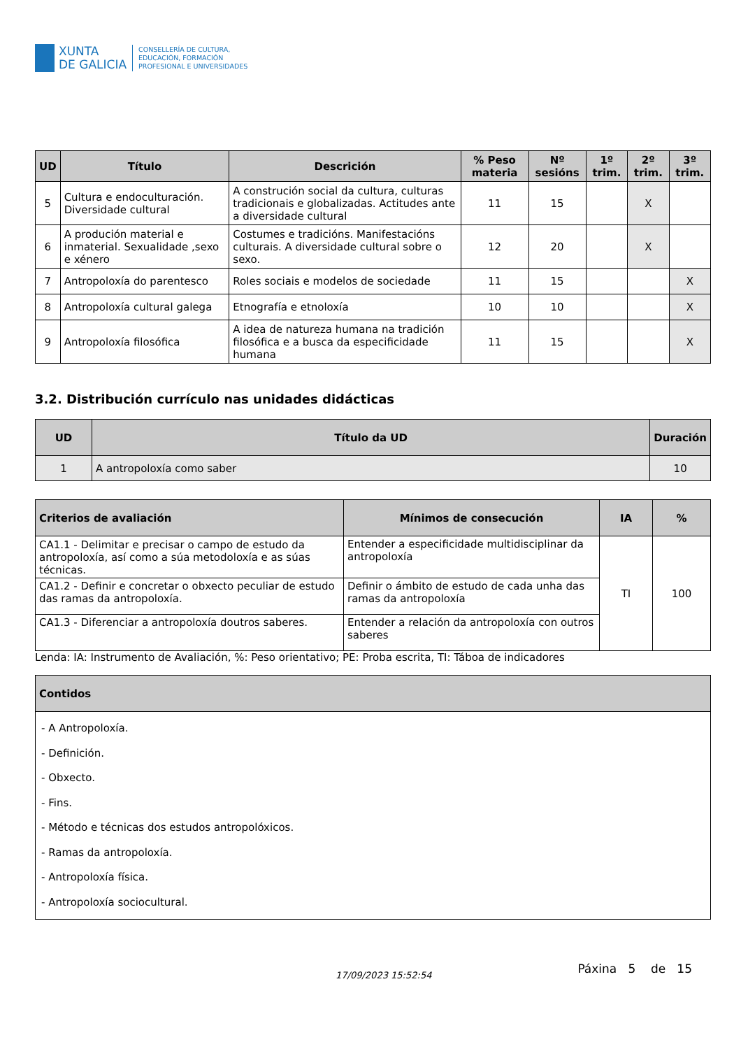XUNTA
DE GALICIA
CONSELLERÍA DE CULTURA,
EDUCACIÓN, FORMACIÓN
PROFESIONAL E UNIVERSIDADES
| UD | Título | Descrición | % Peso materia | Nº sesións | 1º trim. | 2º trim. | 3º trim. |
| --- | --- | --- | --- | --- | --- | --- | --- |
| 5 | Cultura e endoculturación. Diversidade cultural | A construción social da cultura, culturas tradicionais e globalizadas. Actitudes ante a diversidade cultural | 11 | 15 | | X | |
| 6 | A produción material e inmaterial. Sexualidade ,sexo e xénero | Costumes e tradicións. Manifestacións culturais. A diversidade cultural sobre o sexo. | 12 | 20 | | X | |
| 7 | Antropoloxía do parentesco | Roles sociais e modelos de sociedade | 11 | 15 | | | X |
| 8 | Antropoloxía cultural galega | Etnografía e etnoloxía | 10 | 10 | | | X |
| 9 | Antropoloxía filosófica | A idea de natureza humana na tradición filosófica e a busca da especificidade humana | 11 | 15 | | | X |
3.2. Distribución currículo nas unidades didácticas
| UD | Título da UD | Duración |
| --- | --- | --- |
| 1 | A antropoloxía como saber | 10 |
| Criterios de avaliación | Mínimos de consecución | IA | % |
| --- | --- | --- | --- |
| CA1.1 - Delimitar e precisar o campo de estudo da antropoloxía, así como a súa metodoloxía e as súas técnicas. | Entender a especificidade multidisciplinar da antropoloxía | TI | 100 |
| CA1.2 - Definir e concretar o obxecto peculiar de estudo das ramas da antropoloxía. | Definir o ámbito de estudo de cada unha das ramas da antropoloxía | | |
| CA1.3 - Diferenciar a antropoloxía doutros saberes. | Entender a relación da antropoloxía con outros saberes | | |
Lenda: IA: Instrumento de Avaliación, %: Peso orientativo; PE: Proba escrita, TI: Táboa de indicadores
| Contidos |
| --- |
| - A Antropoloxía. - Definición. - Obxecto. - Fins. - Método e técnicas dos estudos antropolóxicos. - Ramas da antropoloxía. - Antropoloxía física. - Antropoloxía sociocultural. |
17/09/2023 15:52:54 Páxina 5 de 15